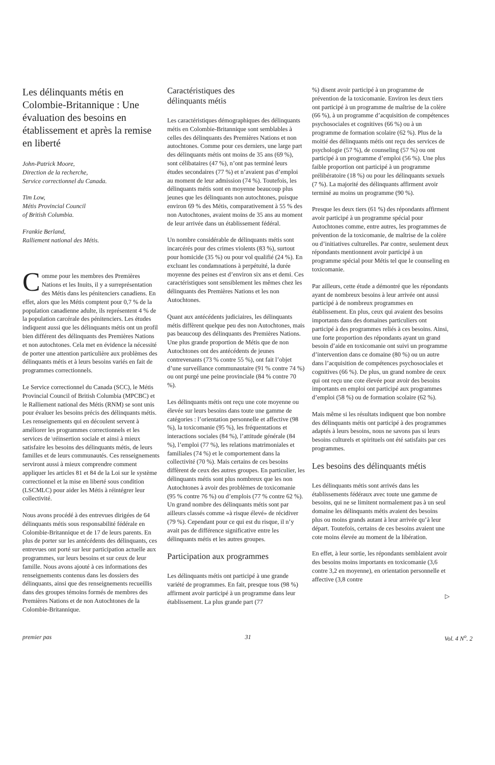Les délinquants métis en Colombie-Britannique : Une évaluation des besoins en établissement et après la remise en liberté
John-Patrick Moore,
Direction de la recherche,
Service correctionnel du Canada.
Tim Low,
Métis Provincial Council
of British Columbia.
Frankie Berland,
Ralliement national des Métis.
Comme pour les membres des Premières Nations et les Inuits, il y a surreprésentation des Métis dans les pénitenciers canadiens. En effet, alors que les Métis comptent pour 0,7 % de la population canadienne adulte, ils représentent 4 % de la population carcérale des pénitenciers. Les études indiquent aussi que les délinquants métis ont un profil bien différent des délinquants des Premières Nations et non autochtones. Cela met en évidence la nécessité de porter une attention particulière aux problèmes des délinquants métis et à leurs besoins variés en fait de programmes correctionnels.
Le Service correctionnel du Canada (SCC), le Métis Provincial Council of British Columbia (MPCBC) et le Ralliement national des Métis (RNM) se sont unis pour évaluer les besoins précis des délinquants métis. Les renseignements qui en découlent servent à améliorer les programmes correctionnels et les services de \réinsertion sociale et ainsi à mieux satisfaire les besoins des délinquants métis, de leurs familles et de leurs communautés. Ces renseignements serviront aussi à mieux comprendre comment appliquer les articles 81 et 84 de la Loi sur le système correctionnel et la mise en liberté sous condition (LSCMLC) pour aider les Métis à réintégrer leur collectivité.
Nous avons procédé à des entrevues dirigées de 64 délinquants métis sous responsabilité fédérale en Colombie-Britannique et de 17 de leurs parents. En plus de porter sur les antécédents des délinquants, ces entrevues ont porté sur leur participation actuelle aux programmes, sur leurs besoins et sur ceux de leur famille. Nous avons ajouté à ces informations des renseignements contenus dans les dossiers des délinquants, ainsi que des renseignements recueillis dans des groupes témoins formés de membres des Premières Nations et de non Autochtones de la Colombie-Britannique.
Caractéristiques des
délinquants métis
Les caractéristiques démographiques des délinquants métis en Colombie-Britannique sont semblables à celles des délinquants des Premières Nations et non autochtones. Comme pour ces derniers, une large part des délinquants métis ont moins de 35 ans (69 %), sont célibataires (47 %), n’ont pas terminé leurs études secondaires (77 %) et n’avaient pas d’emploi au moment de leur admission (74 %). Toutefois, les délinquants métis sont en moyenne beaucoup plus jeunes que les délinquants non autochtones, puisque environ 69 % des Métis, comparativement à 55 % des non Autochtones, avaient moins de 35 ans au moment de leur arrivée dans un établissement fédéral.
Un nombre considérable de délinquants métis sont incarcérés pour des crimes violents (83 %), surtout pour homicide (35 %) ou pour vol qualifié (24 %). En excluant les condamnations à perpétuité, la durée moyenne des peines est d’environ six ans et demi. Ces caractéristiques sont sensiblement les mêmes chez les délinquants des Premières Nations et les non Autochtones.
Quant aux antécédents judiciaires, les délinquants métis diffèrent quelque peu des non Autochtones, mais pas beaucoup des délinquants des Premières Nations. Une plus grande proportion de Métis que de non Autochtones ont des antécédents de jeunes contrevenants (73 % contre 55 %), ont fait l’objet d’une surveillance communautaire (91 % contre 74 %) ou ont purgé une peine provinciale (84 % contre 70 %).
Les délinquants métis ont reçu une cote moyenne ou élevée sur leurs besoins dans toute une gamme de catégories : l’orientation personnelle et affective (98 %), la toxicomanie (95 %), les fréquentations et interactions sociales (84 %), l’attitude générale (84 %), l’emploi (77 %), les relations matrimoniales et familiales (74 %) et le comportement dans la collectivité (70 %). Mais certains de ces besoins diffèrent de ceux des autres groupes. En particulier, les délinquants métis sont plus nombreux que les non Autochtones à avoir des problèmes de toxicomanie (95 % contre 76 %) ou d’emplois (77 % contre 62 %). Un grand nombre des délinquants métis sont par ailleurs classés comme «à risque élevé» de récidiver (79 %). Cependant pour ce qui est du risque, il n’y avait pas de différence significative entre les délinquants métis et les autres groupes.
Participation aux programmes
Les délinquants métis ont participé à une grande variété de programmes. En fait, presque tous (98 %) affirment avoir participé à un programme dans leur établissement. La plus grande part (77
%) disent avoir participé à un programme de prévention de la toxicomanie. Environ les deux tiers ont participé à un programme de maîtrise de la colère (66 %), à un programme d’acquisition de compétences psychosociales et cognitives (66 %) ou à un programme de formation scolaire (62 %). Plus de la moitié des délinquants métis ont reçu des services de psychologie (57 %), de counseling (57 %) ou ont participé à un programme d’emploi (56 %). Une plus faible proportion ont participé à un programme prélibératoire (18 %) ou pour les délinquants sexuels (7 %). La majorité des délinquants affirment avoir terminé au moins un programme (90 %).
Presque les deux tiers (61 %) des répondants affirment avoir participé à un programme spécial pour Autochtones comme, entre autres, les programmes de prévention de la toxicomanie, de maîtrise de la colère ou d’initiatives culturelles. Par contre, seulement deux répondants mentionnent avoir participé à un programme spécial pour Métis tel que le counseling en toxicomanie.
Par ailleurs, cette étude a démontré que les répondants ayant de nombreux besoins à leur arrivée ont aussi participé à de nombreux programmes en établissement. En plus, ceux qui avaient des besoins importants dans des domaines particuliers ont participé à des programmes reliés à ces besoins. Ainsi, une forte proportion des répondants ayant un grand besoin d’aide en toxicomanie ont suivi un programme d’intervention dans ce domaine (80 %) ou un autre dans l’acquisition de compétences psychosociales et cognitives (66 %). De plus, un grand nombre de ceux qui ont reçu une cote élevée pour avoir des besoins importants en emploi ont participé aux programmes d’emploi (58 %) ou de formation scolaire (62 %).
Mais même si les résultats indiquent que bon nombre des délinquants métis ont participé à des programmes adaptés à leurs besoins, nous ne savons pas si leurs besoins culturels et spirituels ont été satisfaits par ces programmes.
Les besoins des délinquants métis
Les délinquants métis sont arrivés dans les établissements fédéraux avec toute une gamme de besoins, qui ne se limitent normalement pas à un seul domaine les délinquants métis avaient des besoins plus ou moins grands autant à leur arrivée qu’à leur départ. Toutefois, certains de ces besoins avaient une cote moins élevée au moment de la libération.
En effet, à leur sortie, les répondants semblaient avoir des besoins moins importants en toxicomanie (3,6 contre 3,2 en moyenne), en orientation personnelle et affective (3,8 contre
▷
premier pas 31 Vol. 4 N<sup>o</sup>. 2